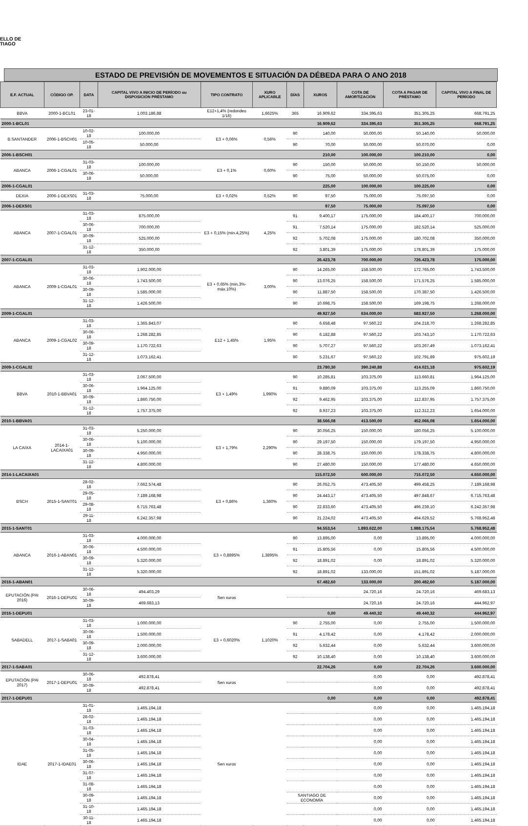ELLO DE
TIAGO
ESTADO DE PREVISIÓN DE MOVEMENTOS E SITUACIÓN DA DÉBEDA PARA O ANO 2018
| E.F. ACTUAL | CÓDIGO OP. | DATA | CAPITAL VIVO A INICIO DE PERÍODO ou DISPOSICIÓN PRÉSTAMO | TIPO CONTRATO | XURO APLICABLE | DÍAS | XUROS | COTA DE AMORTIZACIÓN | COTA A PAGAR DE PRÉSTAMO | CAPITAL VIVO A FINAL DE PERÍODO |
| --- | --- | --- | --- | --- | --- | --- | --- | --- | --- | --- |
| BBVA | 2000-1-BCL01 | 23-01-18 | 1.003.186,88 | E12+1,4% (redondeo 1/16) | 1,6625% | 365 | 16.909,62 | 334.395,63 | 351.305,25 | 668.791,25 |
| 2000-1-BCL01 | | | | | | | 16.909,62 | 334.395,63 | 351.305,25 | 668.791,25 |
| B.SANTANDER | 2006-1-BSCH01 | 10-02-18 | 100.000,00 | E3 + 0,06% | 0,56% | 90 | 140,00 | 50.000,00 | 50.140,00 | 50.000,00 |
| | | 10-05-18 | 50.000,00 | | | 90 | 70,00 | 50.000,00 | 50.070,00 | 0,00 |
| 2006-1-BSCH01 | | | | | | | 210,00 | 100.000,00 | 100.210,00 | 0,00 |
| ABANCA | 2006-1-CGAL01 | 31-03-18 | 100.000,00 | E3 + 0,1% | 0,60% | 90 | 150,00 | 50.000,00 | 50.150,00 | 50.000,00 |
| | | 30-06-18 | 50.000,00 | | | 90 | 75,00 | 50.000,00 | 50.075,00 | 0,00 |
| 2006-1-CGAL01 | | | | | | | 225,00 | 100.000,00 | 100.225,00 | 0,00 |
| DEXIA | 2006-1-DEXS01 | 31-03-18 | 75.000,00 | E3 + 0,02% | 0,52% | 90 | 97,50 | 75.000,00 | 75.097,50 | 0,00 |
| 2006-1-DEXS01 | | | | | | | 97,50 | 75.000,00 | 75.097,50 | 0,00 |
| ABANCA | 2007-1-CGAL01 | 31-03-18 | 875.000,00 | E3 + 0,15% (min.4,25%) | 4,25% | 91 | 9.400,17 | 175.000,00 | 184.400,17 | 700.000,00 |
| | | 30-06-18 | 700.000,00 | | | 91 | 7.520,14 | 175.000,00 | 182.520,14 | 525.000,00 |
| | | 30-09-18 | 525.000,00 | | | 92 | 5.702,08 | 175.000,00 | 180.702,08 | 350.000,00 |
| | | 31-12-18 | 350.000,00 | | | 92 | 3.801,39 | 175.000,00 | 178.801,39 | 175.000,00 |
| 2007-1-CGAL01 | | | | | | | 26.423,78 | 700.000,00 | 726.423,78 | 175.000,00 |
| ABANCA | 2009-1-CGAL01 | 31-03-18 | 1.902.000,00 | E3 + 0,65% (min.3%-máx.10%) | 3,00% | 90 | 14.265,00 | 158.500,00 | 172.765,00 | 1.743.500,00 |
| | | 30-06-18 | 1.743.500,00 | | | 90 | 13.076,25 | 158.500,00 | 171.576,25 | 1.585.000,00 |
| | | 30-09-18 | 1.585.000,00 | | | 90 | 11.887,50 | 158.500,00 | 170.387,50 | 1.426.500,00 |
| | | 31-12-18 | 1.426.500,00 | | | 90 | 10.698,75 | 158.500,00 | 169.198,75 | 1.268.000,00 |
| 2009-1-CGAL01 | | | | | | | 49.927,50 | 634.000,00 | 683.927,50 | 1.268.000,00 |
| ABANCA | 2009-1-CGAL02 | 31-03-18 | 1.365.843,07 | E12 + 1,45% | 1,95% | 90 | 6.658,48 | 97.560,22 | 104.218,70 | 1.268.282,85 |
| | | 30-06-18 | 1.268.282,85 | | | 90 | 6.182,88 | 97.560,22 | 103.743,10 | 1.170.722,63 |
| | | 30-09-18 | 1.170.722,63 | | | 90 | 5.707,27 | 97.560,22 | 103.267,49 | 1.073.162,41 |
| | | 31-12-18 | 1.073.162,41 | | | 90 | 5.231,67 | 97.560,22 | 102.791,89 | 975.602,19 |
| 2009-1-CGAL02 | | | | | | | 23.780,30 | 390.240,88 | 414.021,18 | 975.602,19 |
| BBVA | 2010-1-BBVA01 | 31-03-18 | 2.067.500,00 | E3 + 1,49% | 1,990% | 90 | 10.285,81 | 103.375,00 | 113.660,81 | 1.964.125,00 |
| | | 30-06-18 | 1.964.125,00 | | | 91 | 9.880,09 | 103.375,00 | 113.255,09 | 1.860.750,00 |
| | | 30-09-18 | 1.860.750,00 | | | 92 | 9.462,95 | 103.375,00 | 112.837,95 | 1.757.375,00 |
| | | 31-12-18 | 1.757.375,00 | | | 92 | 8.937,23 | 103.375,00 | 112.312,23 | 1.654.000,00 |
| 2010-1-BBVA01 | | | | | | | 38.566,08 | 413.500,00 | 452.066,08 | 1.654.000,00 |
| LA CAIXA | 2014-1-LACAIXA01 | 31-03-18 | 5.250.000,00 | E3 + 1,79% | 2,290% | 90 | 30.056,25 | 150.000,00 | 180.056,25 | 5.100.000,00 |
| | | 30-06-18 | 5.100.000,00 | | | 90 | 29.197,50 | 150.000,00 | 179.197,50 | 4.950.000,00 |
| | | 30-09-18 | 4.950.000,00 | | | 90 | 28.338,75 | 150.000,00 | 178.338,75 | 4.800.000,00 |
| | | 31-12-18 | 4.800.000,00 | | | 90 | 27.480,00 | 150.000,00 | 177.480,00 | 4.650.000,00 |
| 2014-1-LACAIXA01 | | | | | | | 115.072,50 | 600.000,00 | 715.072,50 | 4.650.000,00 |
| BSCH | 2015-1-SANT01 | 28-02-18 | 7.662.574,48 | E3 + 0,86% | 1,360% | 90 | 26.052,75 | 473.405,50 | 499.458,25 | 7.189.168,98 |
| | | 29-05-18 | 7.189.168,98 | | | 90 | 24.443,17 | 473.405,50 | 497.848,67 | 6.715.763,48 |
| | | 29-08-18 | 6.715.763,48 | | | 90 | 22.833,60 | 473.405,50 | 496.239,10 | 6.242.357,98 |
| | | 29-11-18 | 6.242.357,98 | | | 90 | 21.224,02 | 473.405,50 | 494.629,52 | 5.768.952,48 |
| 2015-1-SANT01 | | | | | | | 94.553,54 | 1.893.622,00 | 1.988.175,54 | 5.768.952,48 |
| ABANCA | 2016-1-ABAN01 | 31-03-18 | 4.000.000,00 | E3 + 0,8895% | 1,3895% | 90 | 13.895,00 | 0,00 | 13.895,00 | 4.000.000,00 |
| | | 30-06-18 | 4.500.000,00 | | | 91 | 15.805,56 | 0,00 | 15.805,56 | 4.500.000,00 |
| | | 30-09-18 | 5.320.000,00 | | | 92 | 18.891,02 | 0,00 | 18.891,02 | 5.320.000,00 |
| | | 31-12-18 | 5.320.000,00 | | | 92 | 18.891,02 | 133.000,00 | 151.891,02 | 5.187.000,00 |
| 2016-1-ABAN01 | | | | | | | 67.482,60 | 133.000,00 | 200.482,60 | 5.187.000,00 |
| EPUTACIÓN (PAI 2016) | 2016-1-DEPU01 | 30-06-18 | 494.403,29 | Sen xuros | | | | 24.720,16 | 24.720,16 | 469.683,13 |
| | | 30-09-18 | 469.683,13 | | | | | 24.720,16 | 24.720,16 | 444.962,97 |
| 2016-1-DEPU01 | | | | | | | 0,00 | 49.440,32 | 49.440,32 | 444.962,97 |
| SABADELL | 2017-1-SABA01 | 31-03-18 | 1.000.000,00 | E3 + 0,6020% | 1,1020% | 90 | 2.755,00 | 0,00 | 2.755,00 | 1.500.000,00 |
| | | 30-06-18 | 1.500.000,00 | | | 91 | 4.178,42 | 0,00 | 4.178,42 | 2.000.000,00 |
| | | 30-09-18 | 2.000.000,00 | | | 92 | 5.632,44 | 0,00 | 5.632,44 | 3.600.000,00 |
| | | 31-12-18 | 3.600.000,00 | | | 92 | 10.138,40 | 0,00 | 10.138,40 | 3.600.000,00 |
| 2017-1-SABA01 | | | | | | | 22.704,26 | 0,00 | 22.704,26 | 3.600.000,00 |
| EPUTACIÓN (PAI 2017) | 2017-1-DEPU01 | 30-06-18 | 492.878,41 | Sen xuros | | | | 0,00 | 0,00 | 492.878,41 |
| | | 30-09-18 | 492.878,41 | | | | | 0,00 | 0,00 | 492.878,41 |
| 2017-1-DEPU01 | | | | | | | 0,00 | 0,00 | 0,00 | 492.878,41 |
| IDAE | 2017-1-IDAE01 | 31-01-18 | 1.465.194,18 | Sen xuros | | | | 0,00 | 0,00 | 1.465.194,18 |
| | | 28-02-18 | 1.465.194,18 | | | | | 0,00 | 0,00 | 1.465.194,18 |
| | | 31-03-18 | 1.465.194,18 | | | | | 0,00 | 0,00 | 1.465.194,18 |
| | | 30-04-18 | 1.465.194,18 | | | | | 0,00 | 0,00 | 1.465.194,18 |
| | | 31-05-18 | 1.465.194,18 | | | | | 0,00 | 0,00 | 1.465.194,18 |
| | | 30-06-18 | 1.465.194,18 | | | | | 0,00 | 0,00 | 1.465.194,18 |
| | | 31-07-18 | 1.465.194,18 | | | | | 0,00 | 0,00 | 1.465.194,18 |
| | | 31-08-18 | 1.465.194,18 | | | | | 0,00 | 0,00 | 1.465.194,18 |
| | | 30-09-18 | 1.465.194,18 | | | SANTIAGO DE ECONOMÍA | | 0,00 | 0,00 | 1.465.194,18 |
| | | 31-10-18 | 1.465.194,18 | | | | | 0,00 | 0,00 | 1.465.194,18 |
| | | 30-11-18 | 1.465.194,18 | | | | | 0,00 | 0,00 | 1.465.194,18 |